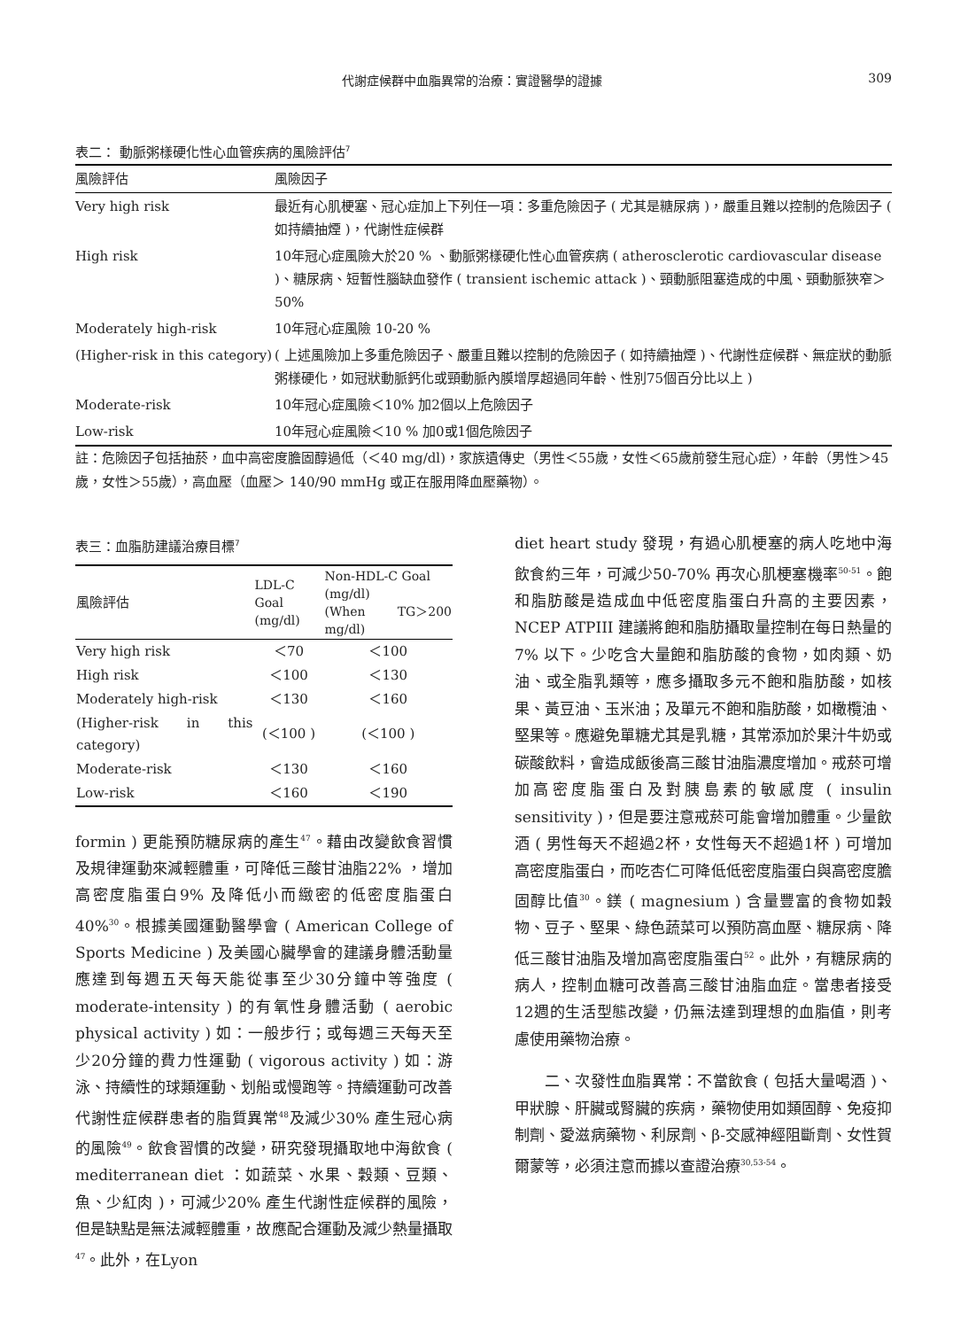代謝症候群中血脂異常的治療：實證醫學的證據 309
表二： 動脈粥樣硬化性心血管疾病的風險評估<sup>7</sup>
| 風險評估 | 風險因子 |
| --- | --- |
| Very high risk | 最近有心肌梗塞、冠心症加上下列任一項：多重危險因子 ( 尤其是糖尿病 )，嚴重且難以控制的危險因子 ( 如持續抽煙 )，代謝性症候群 |
| High risk | 10年冠心症風險大於20 % 、動脈粥樣硬化性心血管疾病 ( atherosclerotic cardiovascular disease )、糖尿病、短暫性腦缺血發作 ( transient ischemic attack )、頸動脈阻塞造成的中風、頸動脈狹窄＞50% |
| Moderately high-risk | 10年冠心症風險 10-20 % |
| (Higher-risk in this category) | ( 上述風險加上多重危險因子、嚴重且難以控制的危險因子 ( 如持續抽煙 )、代謝性症候群、無症狀的動脈粥樣硬化，如冠狀動脈鈣化或頸動脈內膜增厚超過同年齡、性別75個百分比以上 ) |
| Moderate-risk | 10年冠心症風險＜10% 加2個以上危險因子 |
| Low-risk | 10年冠心症風險＜10 % 加0或1個危險因子 |
註：危險因子包括抽菸，血中高密度膽固醇過低（＜40 mg/dl)，家族遺傳史（男性＜55歲，女性＜65歲前發生冠心症），年齡（男性＞45歲，女性＞55歲），高血壓（血壓＞ 140/90 mmHg 或正在服用降血壓藥物）。
表三：血脂肪建議治療目標<sup>7</sup>
| 風險評估 | LDL-C Goal (mg/dl) | Non-HDL-C Goal (mg/dl) (When TG＞200 mg/dl) |
| --- | --- | --- |
| Very high risk | ＜70 | ＜100 |
| High risk | ＜100 | ＜130 |
| Moderately high-risk | ＜130 | ＜160 |
| (Higher-risk in this category) | (＜100 ) | (＜100 ) |
| Moderate-risk | ＜130 | ＜160 |
| Low-risk | ＜160 | ＜190 |
formin ) 更能預防糖尿病的產生<sup>47</sup>。藉由改變飲食習慣及規律運動來減輕體重，可降低三酸甘油脂22% ，增加高密度脂蛋白9% 及降低小而緻密的低密度脂蛋白40%<sup>30</sup>。根據美國運動醫學會 ( American College of Sports Medicine ) 及美國心臟學會的建議身體活動量應達到每週五天每天能從事至少30分鐘中等強度 ( moderate-intensity ) 的有氧性身體活動 ( aerobic physical activity ) 如：一般步行；或每週三天每天至少20分鐘的費力性運動 ( vigorous activity ) 如：游泳、持續性的球類運動、划船或慢跑等。持續運動可改善代謝性症候群患者的脂質異常<sup>48</sup>及減少30% 產生冠心病的風險<sup>49</sup>。飲食習慣的改變，研究發現攝取地中海飲食 ( mediterranean diet ：如蔬菜、水果、穀類、豆類、魚、少紅肉 )，可減少20% 產生代謝性症候群的風險，但是缺點是無法減輕體重，故應配合運動及減少熱量攝取<sup>47</sup>。此外，在Lyon
diet heart study 發現，有過心肌梗塞的病人吃地中海飲食約三年，可減少50-70% 再次心肌梗塞機率<sup>50-51</sup>。飽和脂肪酸是造成血中低密度脂蛋白升高的主要因素， NCEP ATPIII 建議將飽和脂肪攝取量控制在每日熱量的7% 以下。少吃含大量飽和脂肪酸的食物，如肉類、奶油、或全脂乳類等，應多攝取多元不飽和脂肪酸，如核果、黃豆油、玉米油；及單元不飽和脂肪酸，如橄欖油、堅果等。應避免單糖尤其是乳糖，其常添加於果汁牛奶或碳酸飲料，會造成飯後高三酸甘油脂濃度增加。戒菸可增加高密度脂蛋白及對胰島素的敏感度 ( insulin sensitivity )，但是要注意戒菸可能會增加體重。少量飲酒 ( 男性每天不超過2杯，女性每天不超過1杯 ) 可增加高密度脂蛋白，而吃杏仁可降低低密度脂蛋白與高密度膽固醇比值<sup>30</sup>。鎂 ( magnesium ) 含量豐富的食物如穀物、豆子、堅果、綠色蔬菜可以預防高血壓、糖尿病、降低三酸甘油脂及增加高密度脂蛋白<sup>52</sup>。此外，有糖尿病的病人，控制血糖可改善高三酸甘油脂血症。當患者接受12週的生活型態改變，仍無法達到理想的血脂值，則考慮使用藥物治療。
二、次發性血脂異常：不當飲食 ( 包括大量喝酒 )、甲狀腺、肝臟或腎臟的疾病，藥物使用如類固醇、免疫抑制劑、愛滋病藥物、利尿劑、β-交感神經阻斷劑、女性賀爾蒙等，必須注意而據以查證治療<sup>30,53-54</sup>。